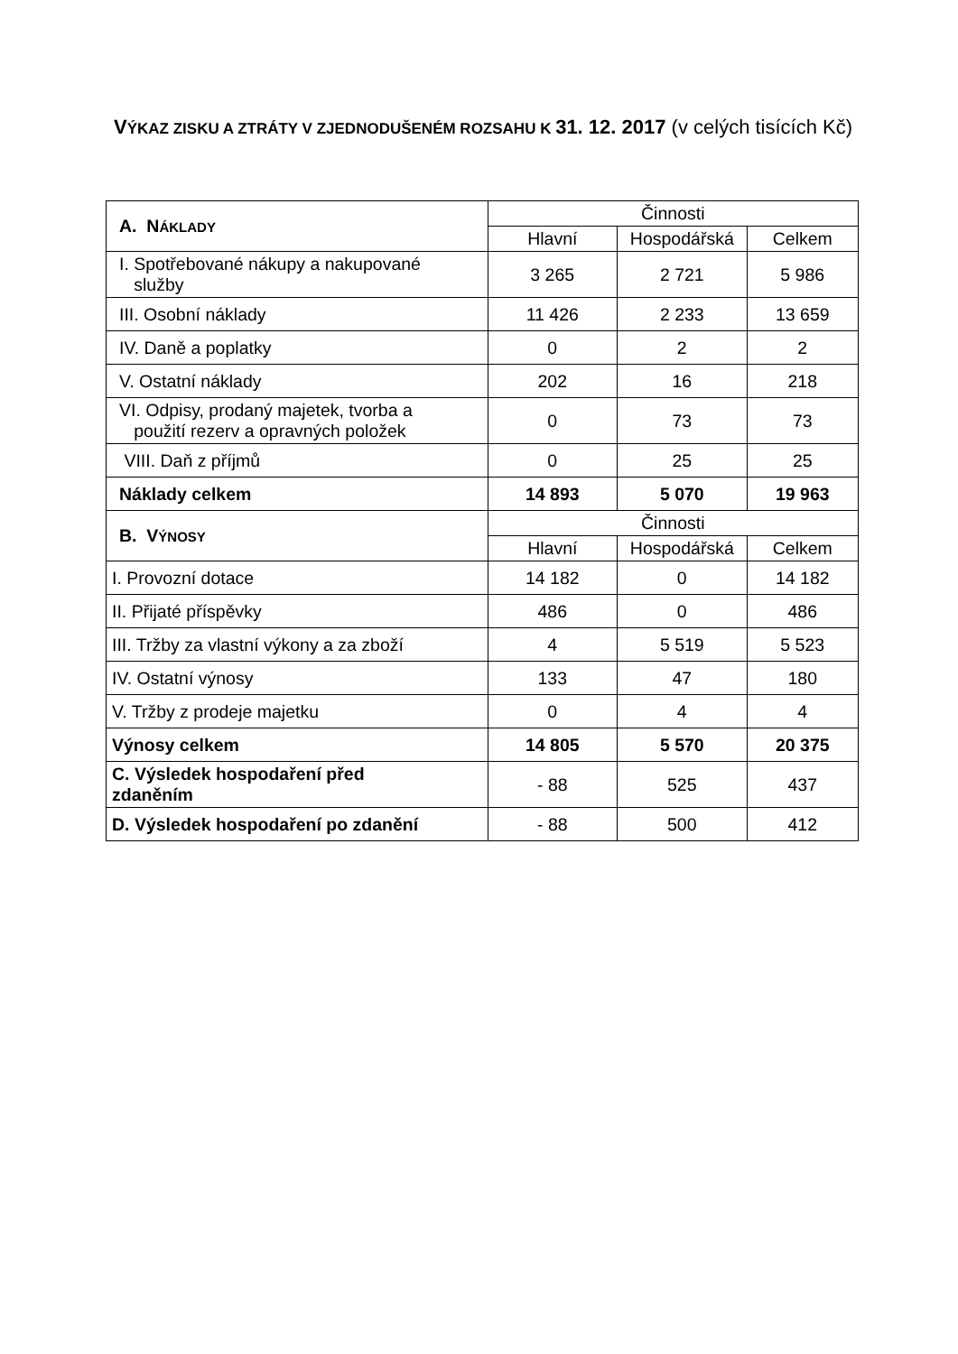VÝKAZ ZISKU A ZTRÁTY V ZJEDNODUŠENÉM ROZSAHU K 31. 12. 2017 (v celých tisících Kč)
| A. N ÁKLADY | Činnosti | | |
| | Hlavní | Hospodářská | Celkem |
| I. Spotřebované nákupy a nakupované služby | 3 265 | 2 721 | 5 986 |
| III. Osobní náklady | 11 426 | 2 233 | 13 659 |
| IV. Daně a poplatky | 0 | 2 | 2 |
| V. Ostatní náklady | 202 | 16 | 218 |
| VI. Odpisy, prodaný majetek, tvorba a použití rezerv a opravných položek | 0 | 73 | 73 |
| VIII. Daň z příjmů | 0 | 25 | 25 |
| Náklady celkem | 14 893 | 5 070 | 19 963 |
| B. V ÝNOSY | Činnosti | | |
| | Hlavní | Hospodářská | Celkem |
| I. Provozní dotace | 14 182 | 0 | 14 182 |
| II. Přijaté příspěvky | 486 | 0 | 486 |
| III. Tržby za vlastní výkony a za zboží | 4 | 5 519 | 5 523 |
| IV. Ostatní výnosy | 133 | 47 | 180 |
| V. Tržby z prodeje majetku | 0 | 4 | 4 |
| Výnosy celkem | 14 805 | 5 570 | 20 375 |
| C. Výsledek hospodaření před zdaněním | - 88 | 525 | 437 |
| D. Výsledek hospodaření po zdanění | - 88 | 500 | 412 |